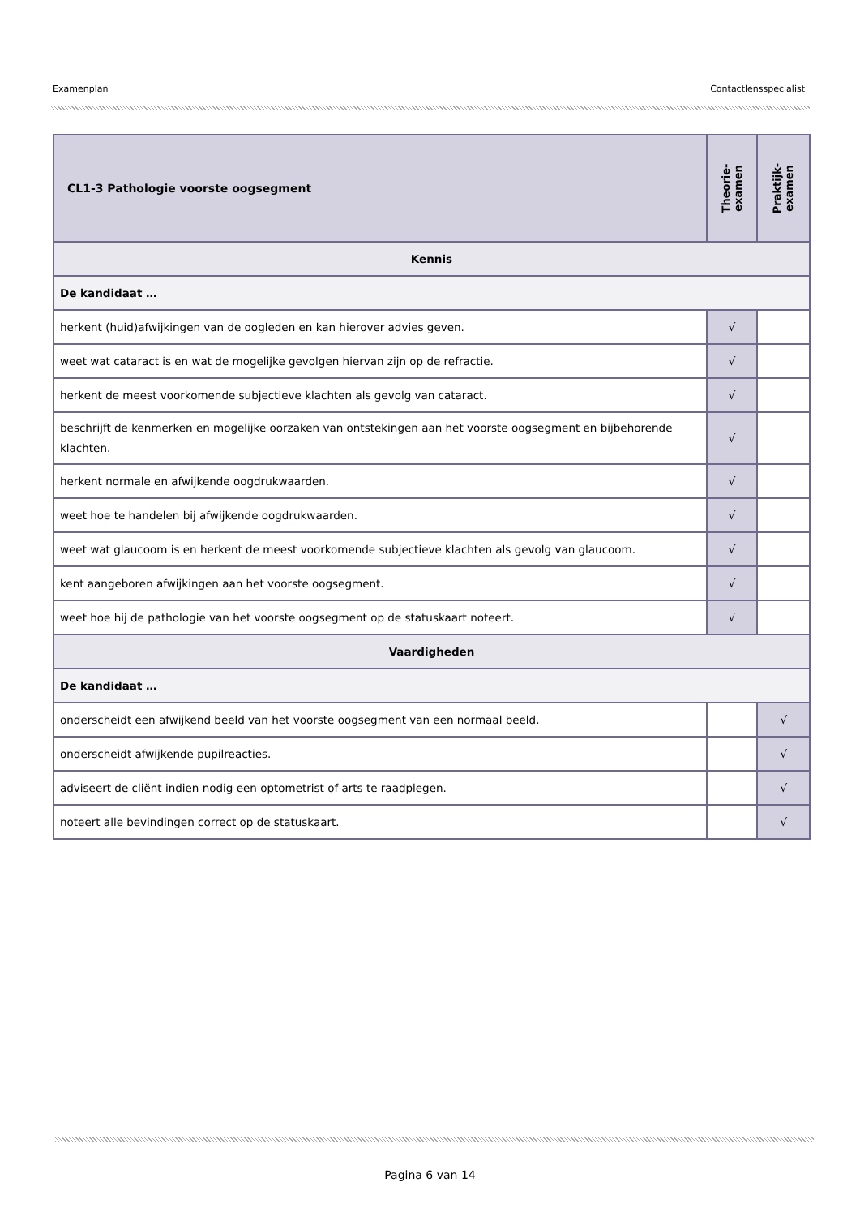Examenplan Contactlensspecialist
| CL1-3 Pathologie voorste oogsegment | Theorie- examen | Praktijk- examen |
| --- | --- | --- |
| Kennis | | |
| De kandidaat … | | |
| herkent (huid)afwijkingen van de oogleden en kan hierover advies geven. | √ | |
| weet wat cataract is en wat de mogelijke gevolgen hiervan zijn op de refractie. | √ | |
| herkent de meest voorkomende subjectieve klachten als gevolg van cataract. | √ | |
| beschrijft de kenmerken en mogelijke oorzaken van ontstekingen aan het voorste oogsegment en bijbehorende klachten. | √ | |
| herkent normale en afwijkende oogdrukwaarden. | √ | |
| weet hoe te handelen bij afwijkende oogdrukwaarden. | √ | |
| weet wat glaucoom is en herkent de meest voorkomende subjectieve klachten als gevolg van glaucoom. | √ | |
| kent aangeboren afwijkingen aan het voorste oogsegment. | √ | |
| weet hoe hij de pathologie van het voorste oogsegment op de statuskaart noteert. | √ | |
| Vaardigheden | | |
| De kandidaat … | | |
| onderscheidt een afwijkend beeld van het voorste oogsegment van een normaal beeld. | | √ |
| onderscheidt afwijkende pupilreacties. | | √ |
| adviseert de cliënt indien nodig een optometrist of arts te raadplegen. | | √ |
| noteert alle bevindingen correct op de statuskaart. | | √ |
Pagina 6 van 14